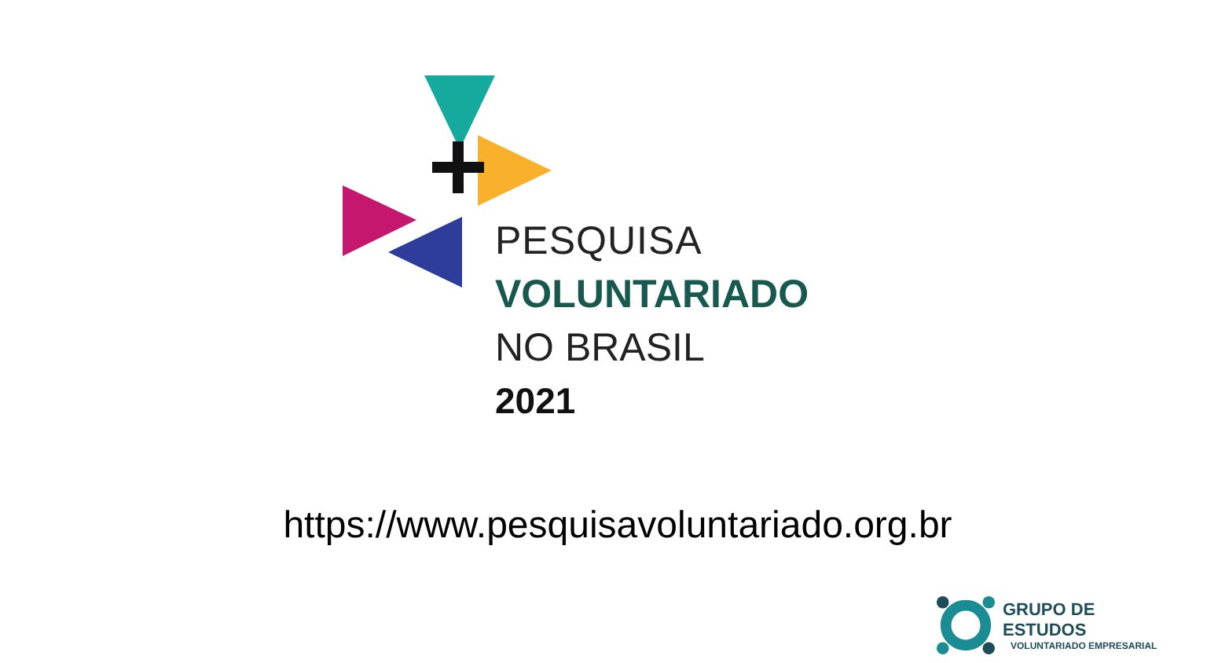PESQUISA
VOLUNTARIADO
NO BRASIL
2021
https://www.pesquisavoluntariado.org.br
GRUPO DE ESTUDOS
VOLUNTARIADO EMPRESARIAL